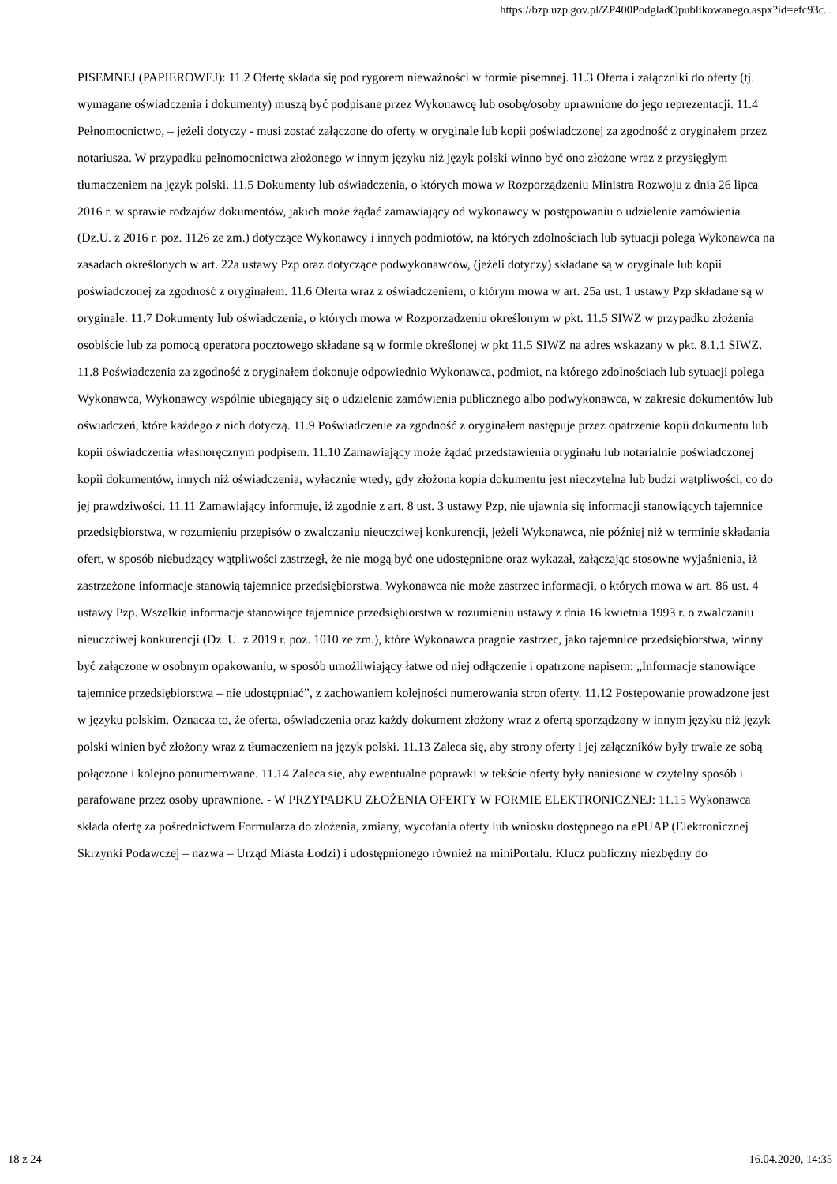https://bzp.uzp.gov.pl/ZP400PodgladOpublikowanego.aspx?id=efc93c...
PISEMNEJ (PAPIEROWEJ): 11.2 Ofertę składa się pod rygorem nieważności w formie pisemnej. 11.3 Oferta i załączniki do oferty (tj. wymagane oświadczenia i dokumenty) muszą być podpisane przez Wykonawcę lub osobę/osoby uprawnione do jego reprezentacji. 11.4 Pełnomocnictwo, – jeżeli dotyczy - musi zostać załączone do oferty w oryginale lub kopii poświadczonej za zgodność z oryginałem przez notariusza. W przypadku pełnomocnictwa złożonego w innym języku niż język polski winno być ono złożone wraz z przysięgłym tłumaczeniem na język polski. 11.5 Dokumenty lub oświadczenia, o których mowa w Rozporządzeniu Ministra Rozwoju z dnia 26 lipca 2016 r. w sprawie rodzajów dokumentów, jakich może żądać zamawiający od wykonawcy w postępowaniu o udzielenie zamówienia (Dz.U. z 2016 r. poz. 1126 ze zm.) dotyczące Wykonawcy i innych podmiotów, na których zdolnościach lub sytuacji polega Wykonawca na zasadach określonych w art. 22a ustawy Pzp oraz dotyczące podwykonawców, (jeżeli dotyczy) składane są w oryginale lub kopii poświadczonej za zgodność z oryginałem. 11.6 Oferta wraz z oświadczeniem, o którym mowa w art. 25a ust. 1 ustawy Pzp składane są w oryginale. 11.7 Dokumenty lub oświadczenia, o których mowa w Rozporządzeniu określonym w pkt. 11.5 SIWZ w przypadku złożenia osobiście lub za pomocą operatora pocztowego składane są w formie określonej w pkt 11.5 SIWZ na adres wskazany w pkt. 8.1.1 SIWZ. 11.8 Poświadczenia za zgodność z oryginałem dokonuje odpowiednio Wykonawca, podmiot, na którego zdolnościach lub sytuacji polega Wykonawca, Wykonawcy wspólnie ubiegający się o udzielenie zamówienia publicznego albo podwykonawca, w zakresie dokumentów lub oświadczeń, które każdego z nich dotyczą. 11.9 Poświadczenie za zgodność z oryginałem następuje przez opatrzenie kopii dokumentu lub kopii oświadczenia własnoręcznym podpisem. 11.10 Zamawiający może żądać przedstawienia oryginału lub notarialnie poświadczonej kopii dokumentów, innych niż oświadczenia, wyłącznie wtedy, gdy złożona kopia dokumentu jest nieczytelna lub budzi wątpliwości, co do jej prawdziwości. 11.11 Zamawiający informuje, iż zgodnie z art. 8 ust. 3 ustawy Pzp, nie ujawnia się informacji stanowiących tajemnice przedsiębiorstwa, w rozumieniu przepisów o zwalczaniu nieuczciwej konkurencji, jeżeli Wykonawca, nie później niż w terminie składania ofert, w sposób niebudzący wątpliwości zastrzegł, że nie mogą być one udostępnione oraz wykazał, załączając stosowne wyjaśnienia, iż zastrzeżone informacje stanowią tajemnice przedsiębiorstwa. Wykonawca nie może zastrzec informacji, o których mowa w art. 86 ust. 4 ustawy Pzp. Wszelkie informacje stanowiące tajemnice przedsiębiorstwa w rozumieniu ustawy z dnia 16 kwietnia 1993 r. o zwalczaniu nieuczciwej konkurencji (Dz. U. z 2019 r. poz. 1010 ze zm.), które Wykonawca pragnie zastrzec, jako tajemnice przedsiębiorstwa, winny być załączone w osobnym opakowaniu, w sposób umożliwiający łatwe od niej odłączenie i opatrzone napisem: „Informacje stanowiące tajemnice przedsiębiorstwa – nie udostępniać”, z zachowaniem kolejności numerowania stron oferty. 11.12 Postępowanie prowadzone jest w języku polskim. Oznacza to, że oferta, oświadczenia oraz każdy dokument złożony wraz z ofertą sporządzony w innym języku niż język polski winien być złożony wraz z tłumaczeniem na język polski. 11.13 Zaleca się, aby strony oferty i jej załączników były trwale ze sobą połączone i kolejno ponumerowane. 11.14 Zaleca się, aby ewentualne poprawki w tekście oferty były naniesione w czytelny sposób i parafowane przez osoby uprawnione. - W PRZYPADKU ZŁOŻENIA OFERTY W FORMIE ELEKTRONICZNEJ: 11.15 Wykonawca składa ofertę za pośrednictwem Formularza do złożenia, zmiany, wycofania oferty lub wniosku dostępnego na ePUAP (Elektronicznej Skrzynki Podawczej – nazwa – Urząd Miasta Łodzi) i udostępnionego również na miniPortalu. Klucz publiczny niezbędny do
18 z 24 16.04.2020, 14:35